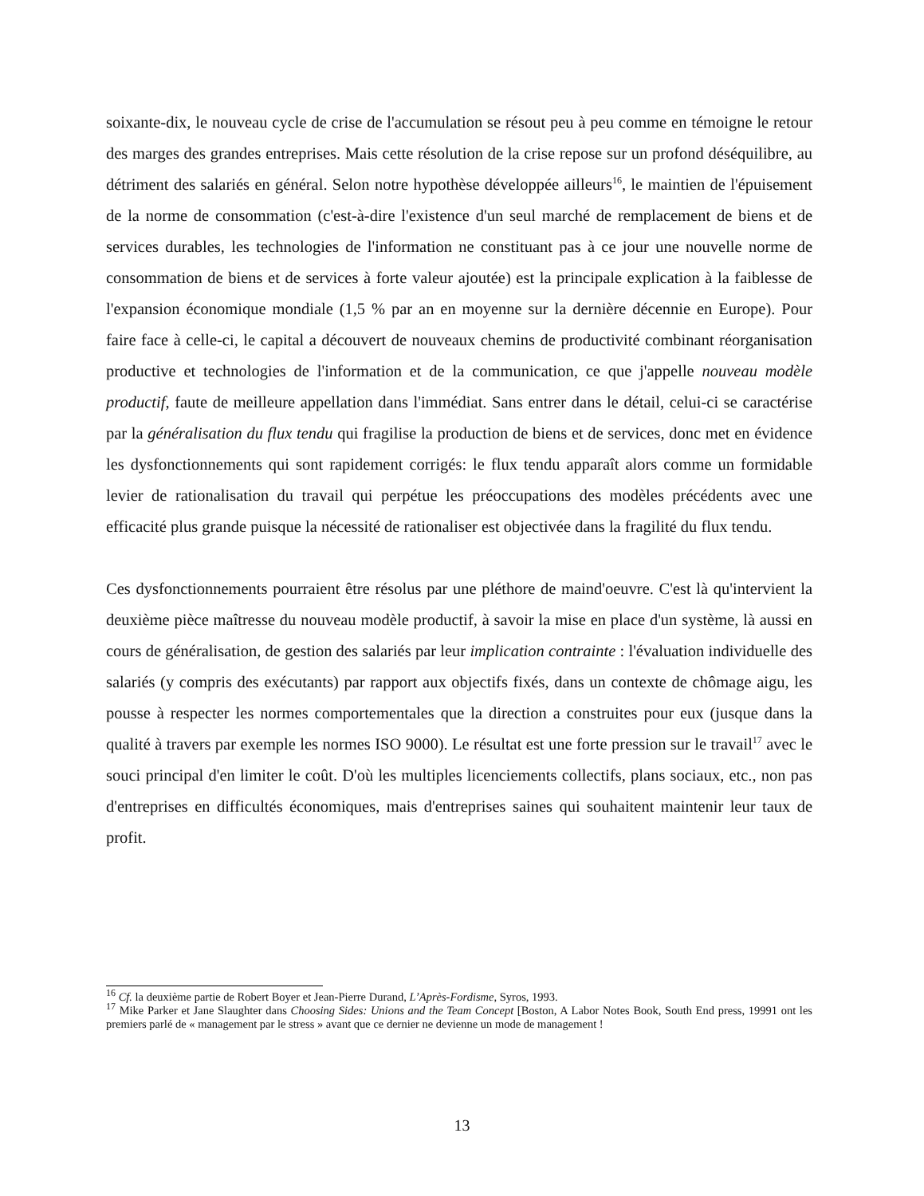soixante-dix, le nouveau cycle de crise de l'accumulation se résout peu à peu comme en témoigne le retour des marges des grandes entreprises. Mais cette résolution de la crise repose sur un profond déséquilibre, au détriment des salariés en général. Selon notre hypothèse développée ailleurs<sup>16</sup>, le maintien de l'épuisement de la norme de consommation (c'est-à-dire l'existence d'un seul marché de remplacement de biens et de services durables, les technologies de l'information ne constituant pas à ce jour une nouvelle norme de consommation de biens et de services à forte valeur ajoutée) est la principale explication à la faiblesse de l'expansion économique mondiale (1,5 % par an en moyenne sur la dernière décennie en Europe). Pour faire face à celle-ci, le capital a découvert de nouveaux chemins de productivité combinant réorganisation productive et technologies de l'information et de la communication, ce que j'appelle nouveau modèle productif, faute de meilleure appellation dans l'immédiat. Sans entrer dans le détail, celui-ci se caractérise par la généralisation du flux tendu qui fragilise la production de biens et de services, donc met en évidence les dysfonctionnements qui sont rapidement corrigés: le flux tendu apparaît alors comme un formidable levier de rationalisation du travail qui perpétue les préoccupations des modèles précédents avec une efficacité plus grande puisque la nécessité de rationaliser est objectivée dans la fragilité du flux tendu.
Ces dysfonctionnements pourraient être résolus par une pléthore de maind'oeuvre. C'est là qu'intervient la deuxième pièce maîtresse du nouveau modèle productif, à savoir la mise en place d'un système, là aussi en cours de généralisation, de gestion des salariés par leur implication contrainte : l'évaluation individuelle des salariés (y compris des exécutants) par rapport aux objectifs fixés, dans un contexte de chômage aigu, les pousse à respecter les normes comportementales que la direction a construites pour eux (jusque dans la qualité à travers par exemple les normes ISO 9000). Le résultat est une forte pression sur le travail<sup>17</sup> avec le souci principal d'en limiter le coût. D'où les multiples licenciements collectifs, plans sociaux, etc., non pas d'entreprises en difficultés économiques, mais d'entreprises saines qui souhaitent maintenir leur taux de profit.
<sup>16</sup> Cf. la deuxième partie de Robert Boyer et Jean-Pierre Durand, L’Après-Fordisme, Syros, 1993.
<sup>17</sup> Mike Parker et Jane Slaughter dans Choosing Sides: Unions and the Team Concept [Boston, A Labor Notes Book, South End press, 19991 ont les premiers parlé de « management par le stress » avant que ce dernier ne devienne un mode de management !
13